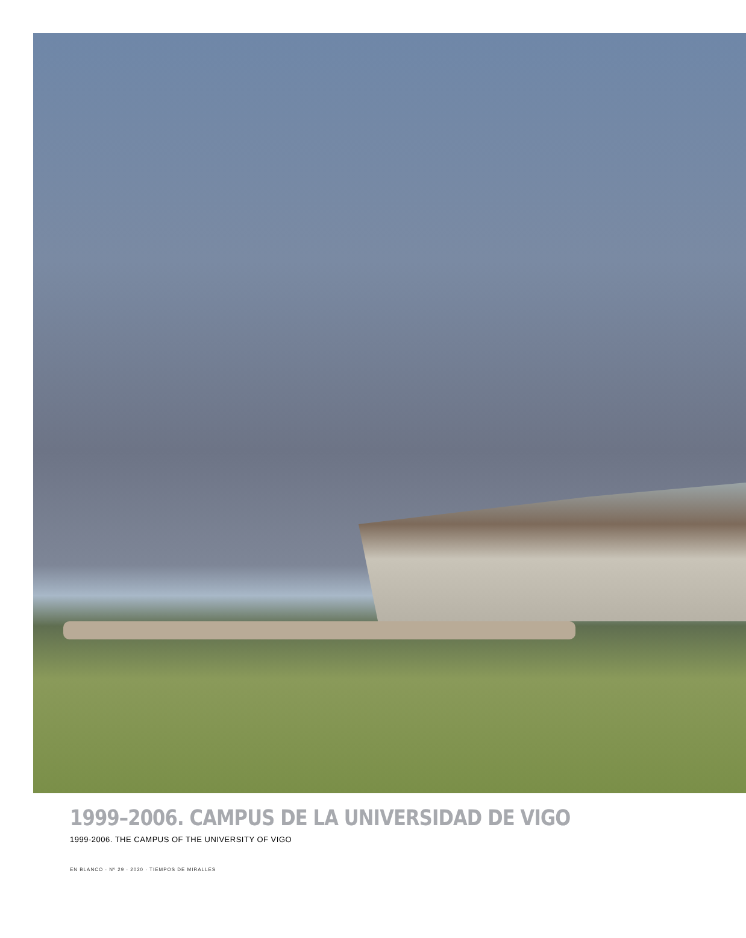1999–2006. CAMPUS DE LA UNIVERSIDAD DE VIGO
1999-2006. THE CAMPUS OF THE UNIVERSITY OF VIGO
EN BLANCO · Nº 29 · 2020 · TIEMPOS DE MIRALLES